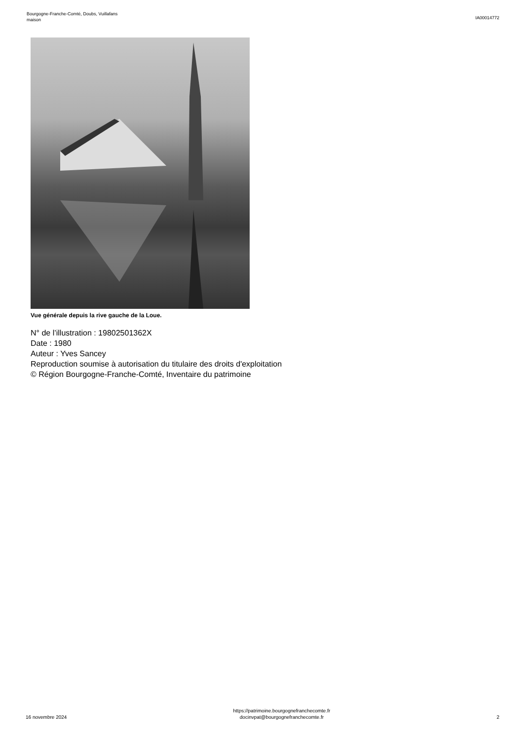Bourgogne-Franche-Comté, Doubs, Vuillafans
maison
IA00014772
Vue générale depuis la rive gauche de la Loue.
N° de l’illustration : 19802501362X
Date : 1980
Auteur : Yves Sancey
Reproduction soumise à autorisation du titulaire des droits d'exploitation
© Région Bourgogne-Franche-Comté, Inventaire du patrimoine
16 novembre 2024
https://patrimoine.bourgognefranchecomte.fr
docinvpat@bourgognefranchecomte.fr
2